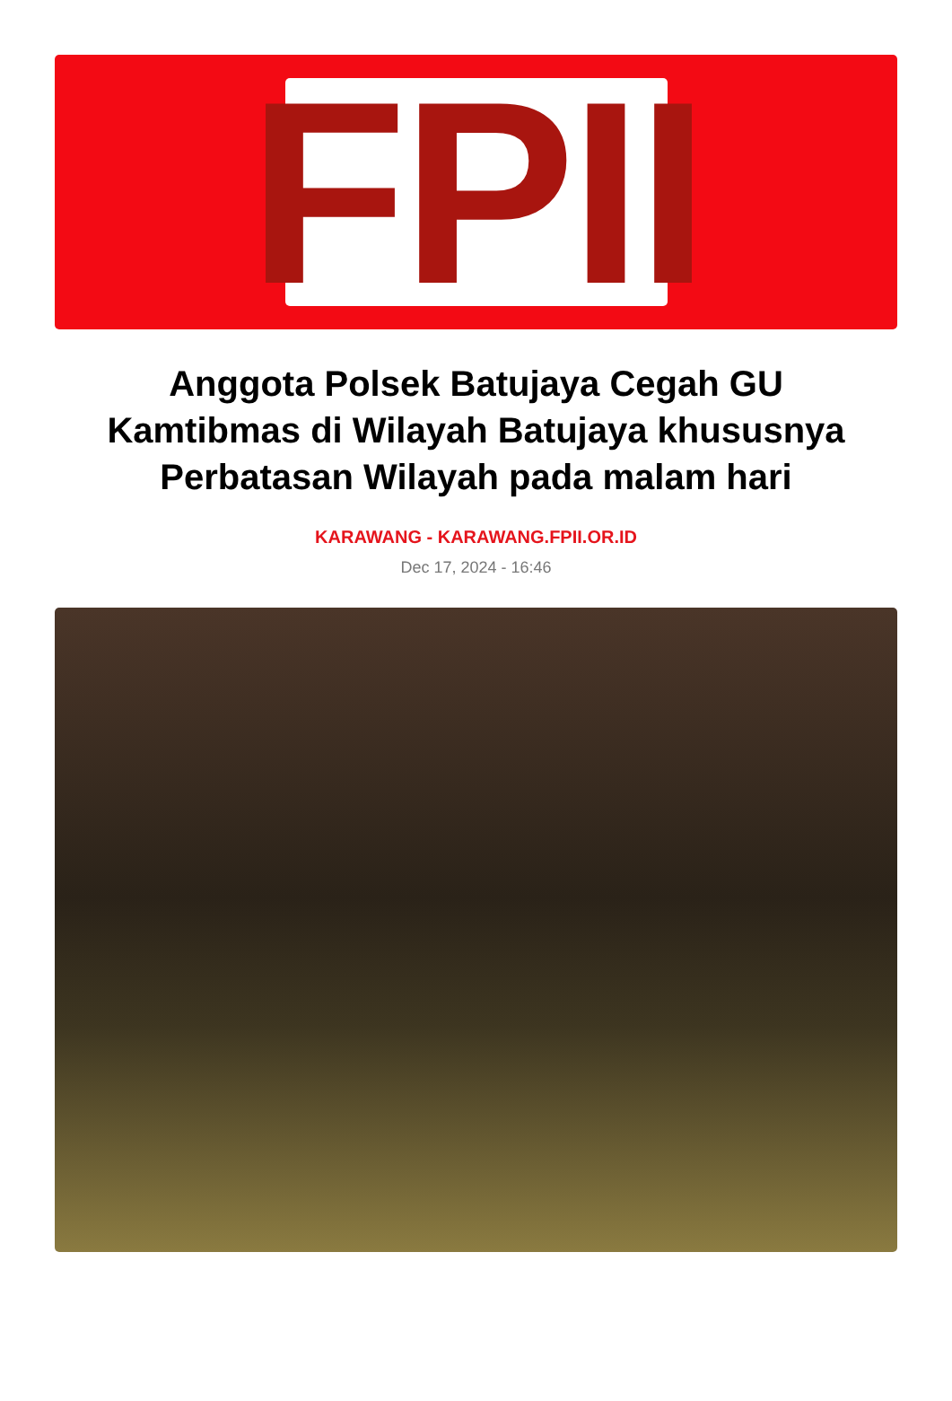FPII
Anggota Polsek Batujaya Cegah GU Kamtibmas di Wilayah Batujaya khususnya Perbatasan Wilayah pada malam hari
KARAWANG - KARAWANG.FPII.OR.ID
Dec 17, 2024 - 16:46